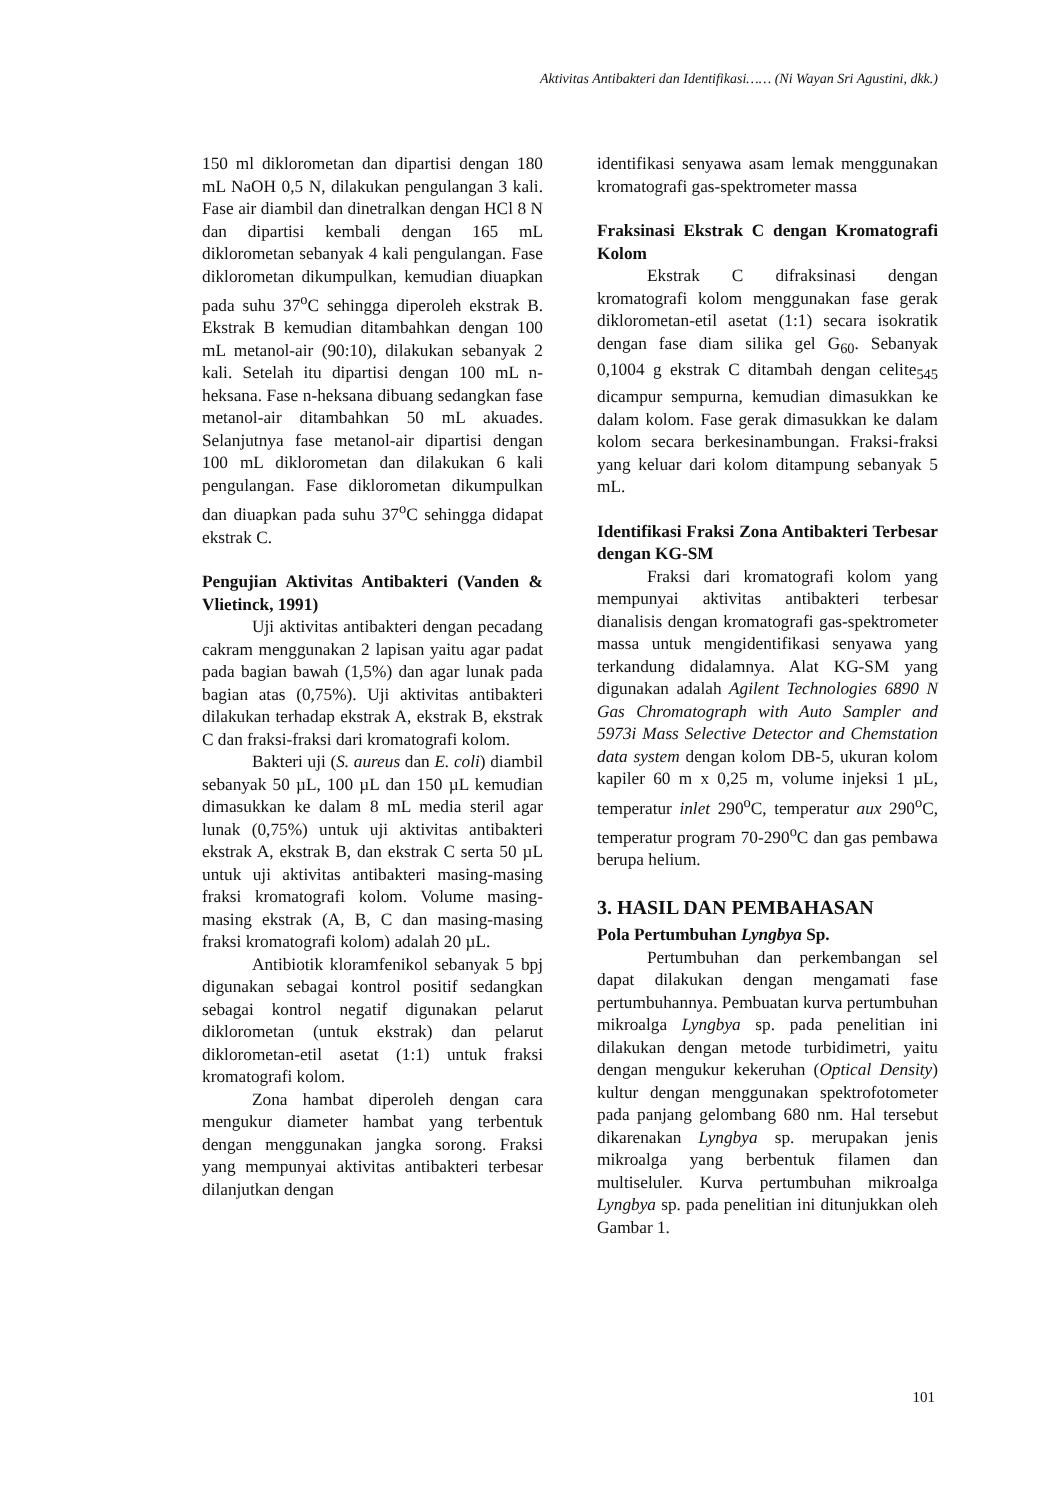Aktivitas Antibakteri dan Identifikasi…… (Ni Wayan Sri Agustini, dkk.)
150 ml diklorometan dan dipartisi dengan 180 mL NaOH 0,5 N, dilakukan pengulangan 3 kali. Fase air diambil dan dinetralkan dengan HCl 8 N dan dipartisi kembali dengan 165 mL diklorometan sebanyak 4 kali pengulangan. Fase diklorometan dikumpulkan, kemudian diuapkan pada suhu 37<sup>o</sup>C sehingga diperoleh ekstrak B. Ekstrak B kemudian ditambahkan dengan 100 mL metanol-air (90:10), dilakukan sebanyak 2 kali. Setelah itu dipartisi dengan 100 mL n-heksana. Fase n-heksana dibuang sedangkan fase metanol-air ditambahkan 50 mL akuades. Selanjutnya fase metanol-air dipartisi dengan 100 mL diklorometan dan dilakukan 6 kali pengulangan. Fase diklorometan dikumpulkan dan diuapkan pada suhu 37<sup>o</sup>C sehingga didapat ekstrak C.
Pengujian Aktivitas Antibakteri (Vanden & Vlietinck, 1991)
Uji aktivitas antibakteri dengan pecadang cakram menggunakan 2 lapisan yaitu agar padat pada bagian bawah (1,5%) dan agar lunak pada bagian atas (0,75%). Uji aktivitas antibakteri dilakukan terhadap ekstrak A, ekstrak B, ekstrak C dan fraksi-fraksi dari kromatografi kolom.
Bakteri uji (S. aureus dan E. coli) diambil sebanyak 50 µL, 100 µL dan 150 µL kemudian dimasukkan ke dalam 8 mL media steril agar lunak (0,75%) untuk uji aktivitas antibakteri ekstrak A, ekstrak B, dan ekstrak C serta 50 µL untuk uji aktivitas antibakteri masing-masing fraksi kromatografi kolom. Volume masing-masing ekstrak (A, B, C dan masing-masing fraksi kromatografi kolom) adalah 20 µL.
Antibiotik kloramfenikol sebanyak 5 bpj digunakan sebagai kontrol positif sedangkan sebagai kontrol negatif digunakan pelarut diklorometan (untuk ekstrak) dan pelarut diklorometan-etil asetat (1:1) untuk fraksi kromatografi kolom.
Zona hambat diperoleh dengan cara mengukur diameter hambat yang terbentuk dengan menggunakan jangka sorong. Fraksi yang mempunyai aktivitas antibakteri terbesar dilanjutkan dengan
identifikasi senyawa asam lemak menggunakan kromatografi gas-spektrometer massa
Fraksinasi Ekstrak C dengan Kromatografi Kolom
Ekstrak C difraksinasi dengan kromatografi kolom menggunakan fase gerak diklorometan-etil asetat (1:1) secara isokratik dengan fase diam silika gel G<sub>60</sub>. Sebanyak 0,1004 g ekstrak C ditambah dengan celite<sub>545</sub> dicampur sempurna, kemudian dimasukkan ke dalam kolom. Fase gerak dimasukkan ke dalam kolom secara berkesinambungan. Fraksi-fraksi yang keluar dari kolom ditampung sebanyak 5 mL.
Identifikasi Fraksi Zona Antibakteri Terbesar dengan KG-SM
Fraksi dari kromatografi kolom yang mempunyai aktivitas antibakteri terbesar dianalisis dengan kromatografi gas-spektrometer massa untuk mengidentifikasi senyawa yang terkandung didalamnya. Alat KG-SM yang digunakan adalah Agilent Technologies 6890 N Gas Chromatograph with Auto Sampler and 5973i Mass Selective Detector and Chemstation data system dengan kolom DB-5, ukuran kolom kapiler 60 m x 0,25 m, volume injeksi 1 µL, temperatur inlet 290<sup>o</sup>C, temperatur aux 290<sup>o</sup>C, temperatur program 70-290<sup>o</sup>C dan gas pembawa berupa helium.
3. HASIL DAN PEMBAHASAN
Pola Pertumbuhan Lyngbya Sp.
Pertumbuhan dan perkembangan sel dapat dilakukan dengan mengamati fase pertumbuhannya. Pembuatan kurva pertumbuhan mikroalga Lyngbya sp. pada penelitian ini dilakukan dengan metode turbidimetri, yaitu dengan mengukur kekeruhan (Optical Density) kultur dengan menggunakan spektrofotometer pada panjang gelombang 680 nm. Hal tersebut dikarenakan Lyngbya sp. merupakan jenis mikroalga yang berbentuk filamen dan multiseluler. Kurva pertumbuhan mikroalga Lyngbya sp. pada penelitian ini ditunjukkan oleh Gambar 1.
101